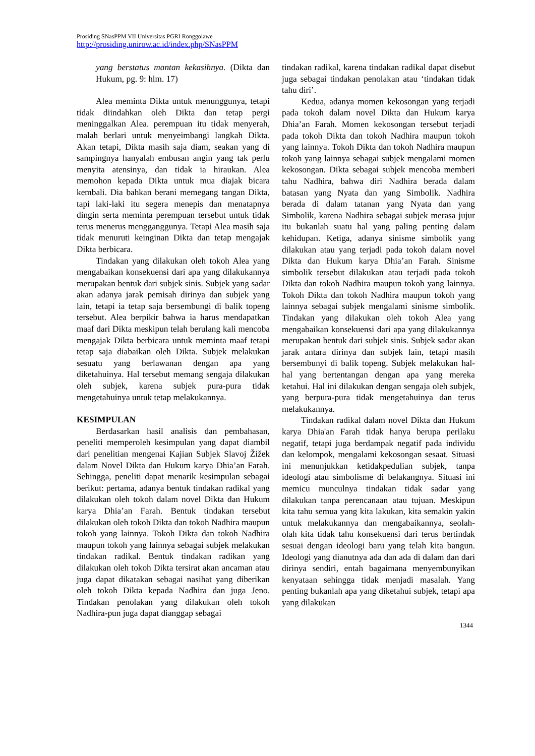Prosiding SNasPPM VII Universitas PGRI Ronggolawe
http://prosiding.unirow.ac.id/index.php/SNasPPM
yang berstatus mantan kekasihnya. (Dikta dan Hukum, pg. 9: hlm. 17)
Alea meminta Dikta untuk menunggunya, tetapi tidak diindahkan oleh Dikta dan tetap pergi meninggalkan Alea. perempuan itu tidak menyerah, malah berlari untuk menyeimbangi langkah Dikta. Akan tetapi, Dikta masih saja diam, seakan yang di sampingnya hanyalah embusan angin yang tak perlu menyita atensinya, dan tidak ia hiraukan. Alea memohon kepada Dikta untuk mua diajak bicara kembali. Dia bahkan berani memegang tangan Dikta, tapi laki-laki itu segera menepis dan menatapnya dingin serta meminta perempuan tersebut untuk tidak terus menerus mengganggunya. Tetapi Alea masih saja tidak menuruti keinginan Dikta dan tetap mengajak Dikta berbicara.
Tindakan yang dilakukan oleh tokoh Alea yang mengabaikan konsekuensi dari apa yang dilakukannya merupakan bentuk dari subjek sinis. Subjek yang sadar akan adanya jarak pemisah dirinya dan subjek yang lain, tetapi ia tetap saja bersembungi di balik topeng tersebut. Alea berpikir bahwa ia harus mendapatkan maaf dari Dikta meskipun telah berulang kali mencoba mengajak Dikta berbicara untuk meminta maaf tetapi tetap saja diabaikan oleh Dikta. Subjek melakukan sesuatu yang berlawanan dengan apa yang diketahuinya. Hal tersebut memang sengaja dilakukan oleh subjek, karena subjek pura-pura tidak mengetahuinya untuk tetap melakukannya.
KESIMPULAN
Berdasarkan hasil analisis dan pembahasan, peneliti memperoleh kesimpulan yang dapat diambil dari penelitian mengenai Kajian Subjek Slavoj Žižek dalam Novel Dikta dan Hukum karya Dhia’an Farah. Sehingga, peneliti dapat menarik kesimpulan sebagai berikut: pertama, adanya bentuk tindakan radikal yang dilakukan oleh tokoh dalam novel Dikta dan Hukum karya Dhia’an Farah. Bentuk tindakan tersebut dilakukan oleh tokoh Dikta dan tokoh Nadhira maupun tokoh yang lainnya. Tokoh Dikta dan tokoh Nadhira maupun tokoh yang lainnya sebagai subjek melakukan tindakan radikal. Bentuk tindakan radikan yang dilakukan oleh tokoh Dikta tersirat akan ancaman atau juga dapat dikatakan sebagai nasihat yang diberikan oleh tokoh Dikta kepada Nadhira dan juga Jeno. Tindakan penolakan yang dilakukan oleh tokoh Nadhira-pun juga dapat dianggap sebagai
tindakan radikal, karena tindakan radikal dapat disebut juga sebagai tindakan penolakan atau ‘tindakan tidak tahu diri’.
Kedua, adanya momen kekosongan yang terjadi pada tokoh dalam novel Dikta dan Hukum karya Dhia’an Farah. Momen kekosongan tersebut terjadi pada tokoh Dikta dan tokoh Nadhira maupun tokoh yang lainnya. Tokoh Dikta dan tokoh Nadhira maupun tokoh yang lainnya sebagai subjek mengalami momen kekosongan. Dikta sebagai subjek mencoba memberi tahu Nadhira, bahwa diri Nadhira berada dalam batasan yang Nyata dan yang Simbolik. Nadhira berada di dalam tatanan yang Nyata dan yang Simbolik, karena Nadhira sebagai subjek merasa jujur itu bukanlah suatu hal yang paling penting dalam kehidupan. Ketiga, adanya sinisme simbolik yang dilakukan atau yang terjadi pada tokoh dalam novel Dikta dan Hukum karya Dhia’an Farah. Sinisme simbolik tersebut dilakukan atau terjadi pada tokoh Dikta dan tokoh Nadhira maupun tokoh yang lainnya. Tokoh Dikta dan tokoh Nadhira maupun tokoh yang lainnya sebagai subjek mengalami sinisme simbolik. Tindakan yang dilakukan oleh tokoh Alea yang mengabaikan konsekuensi dari apa yang dilakukannya merupakan bentuk dari subjek sinis. Subjek sadar akan jarak antara dirinya dan subjek lain, tetapi masih bersembunyi di balik topeng. Subjek melakukan hal-hal yang bertentangan dengan apa yang mereka ketahui. Hal ini dilakukan dengan sengaja oleh subjek, yang berpura-pura tidak mengetahuinya dan terus melakukannya.
Tindakan radikal dalam novel Dikta dan Hukum karya Dhia'an Farah tidak hanya berupa perilaku negatif, tetapi juga berdampak negatif pada individu dan kelompok, mengalami kekosongan sesaat. Situasi ini menunjukkan ketidakpedulian subjek, tanpa ideologi atau simbolisme di belakangnya. Situasi ini memicu munculnya tindakan tidak sadar yang dilakukan tanpa perencanaan atau tujuan. Meskipun kita tahu semua yang kita lakukan, kita semakin yakin untuk melakukannya dan mengabaikannya, seolah-olah kita tidak tahu konsekuensi dari terus bertindak sesuai dengan ideologi baru yang telah kita bangun. Ideologi yang dianutnya ada dan ada di dalam dan dari dirinya sendiri, entah bagaimana menyembunyikan kenyataan sehingga tidak menjadi masalah. Yang penting bukanlah apa yang diketahui subjek, tetapi apa yang dilakukan
1344